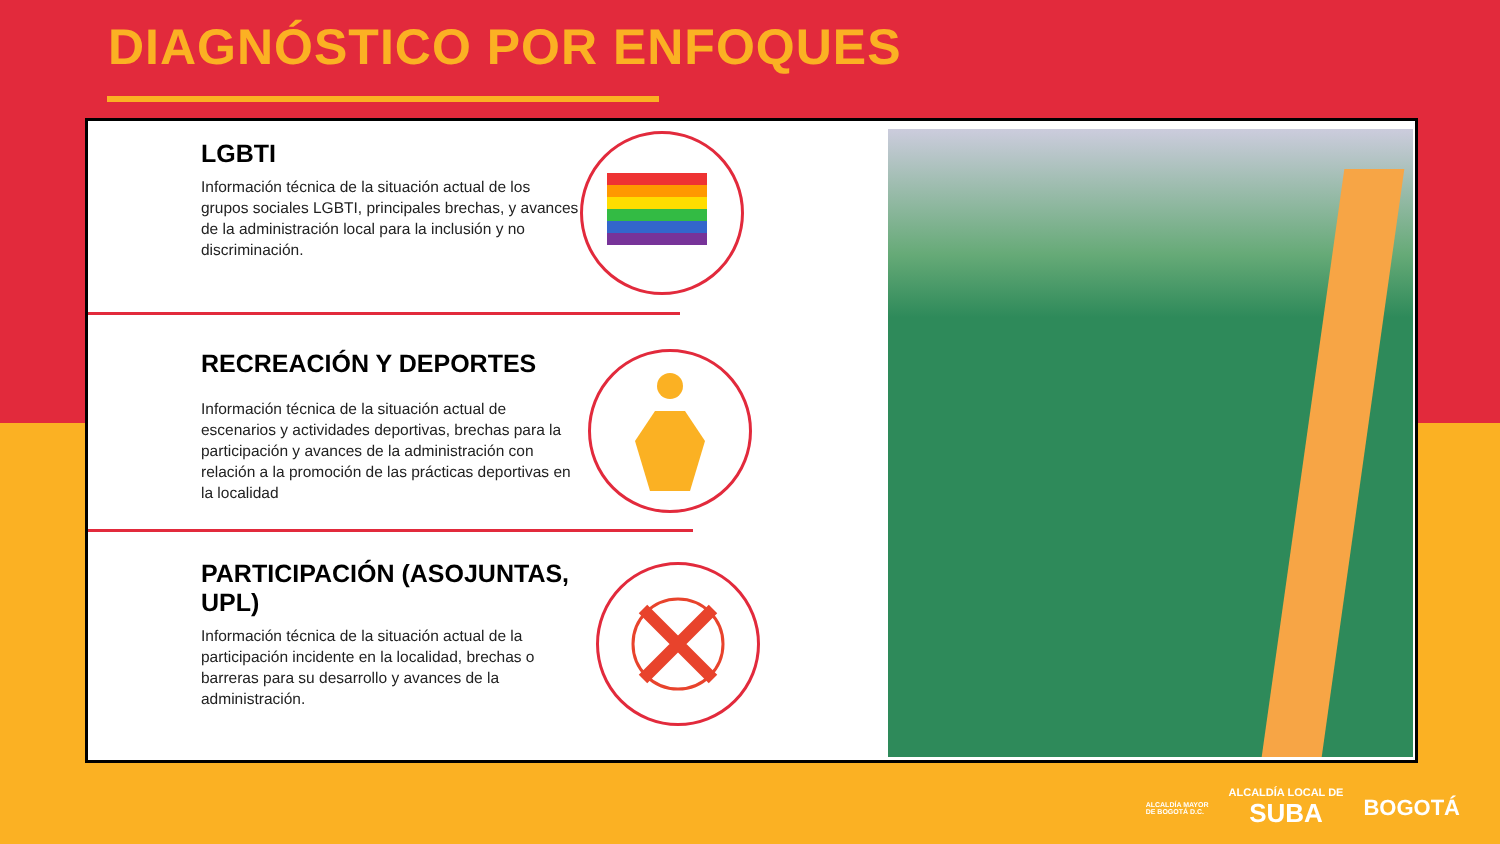DIAGNÓSTICO POR ENFOQUES
LGBTI
Información técnica de la situación actual de los grupos sociales LGBTI, principales brechas, y avances de la administración local para la inclusión y no discriminación.
RECREACIÓN Y DEPORTES
Información técnica de la situación actual de escenarios y actividades deportivas, brechas para la participación y avances de la administración con relación a la promoción de las prácticas deportivas en la localidad
PARTICIPACIÓN (ASOJUNTAS, UPL)
Información técnica de la situación actual de la participación incidente en la localidad, brechas o barreras para su desarrollo y avances de la administración.
ALCALDÍA MAYOR
DE BOGOTÁ D.C. ALCALDÍA LOCAL DE
SUBA BOGOTÁ